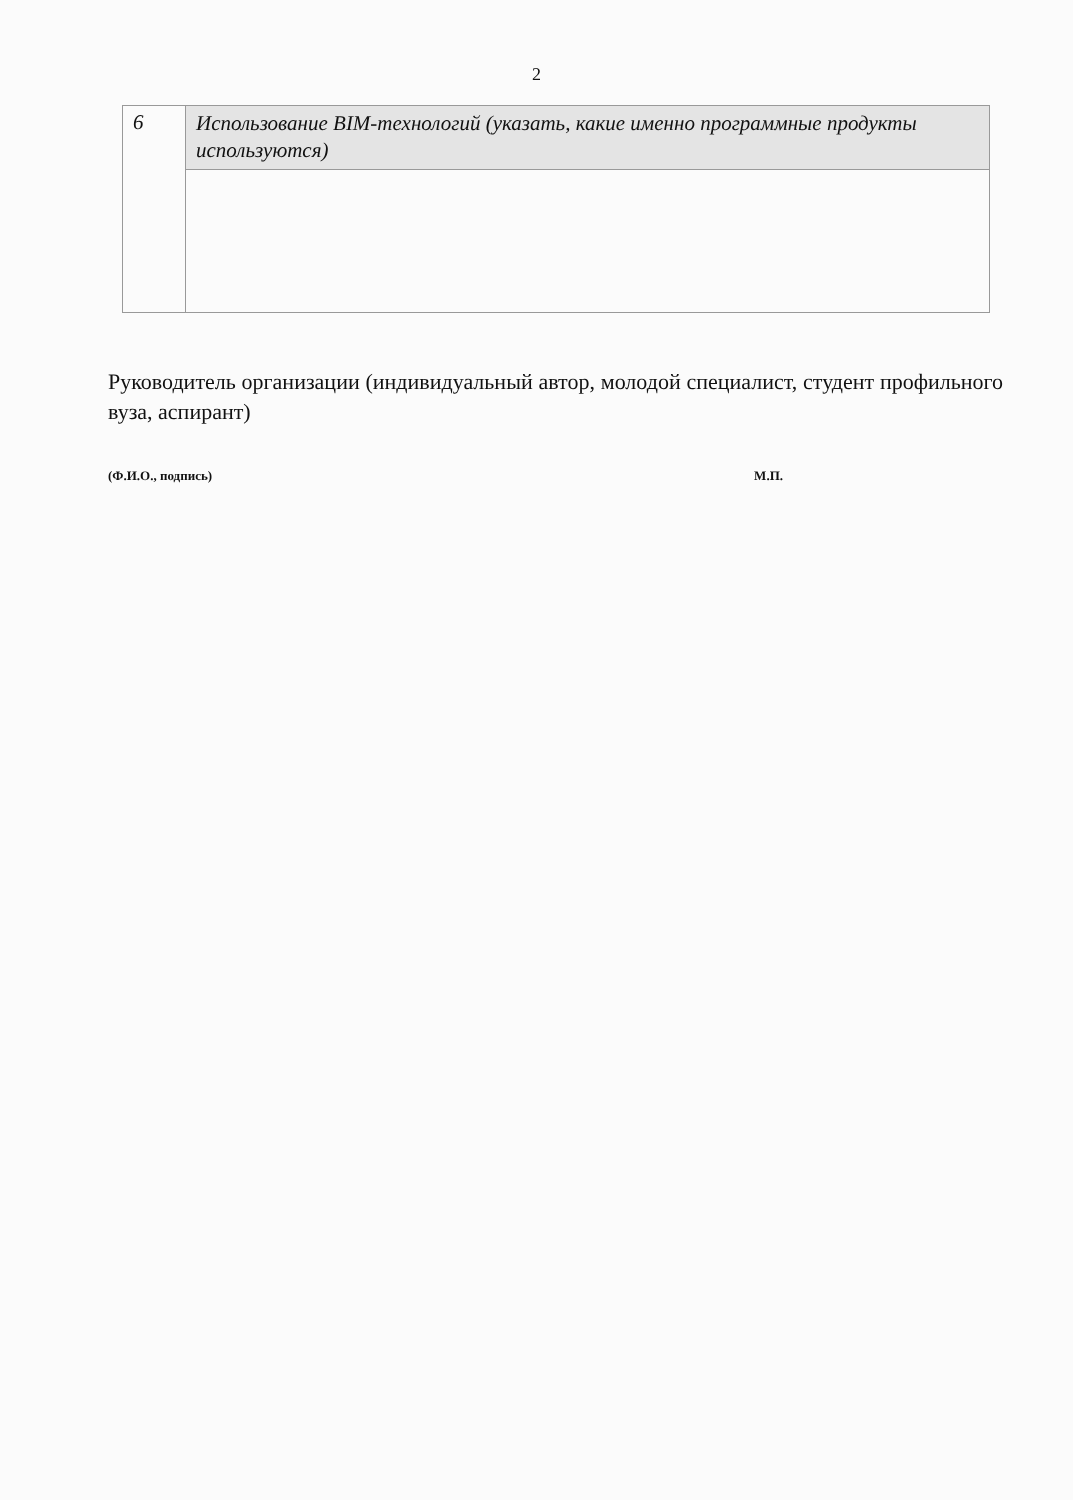2
| 6 | Использование BIM-технологий (указать, какие именно программные продукты используются) |
Руководитель организации (индивидуальный автор, молодой специалист, студент профильного вуза, аспирант)
(Ф.И.О., подпись) М.П.